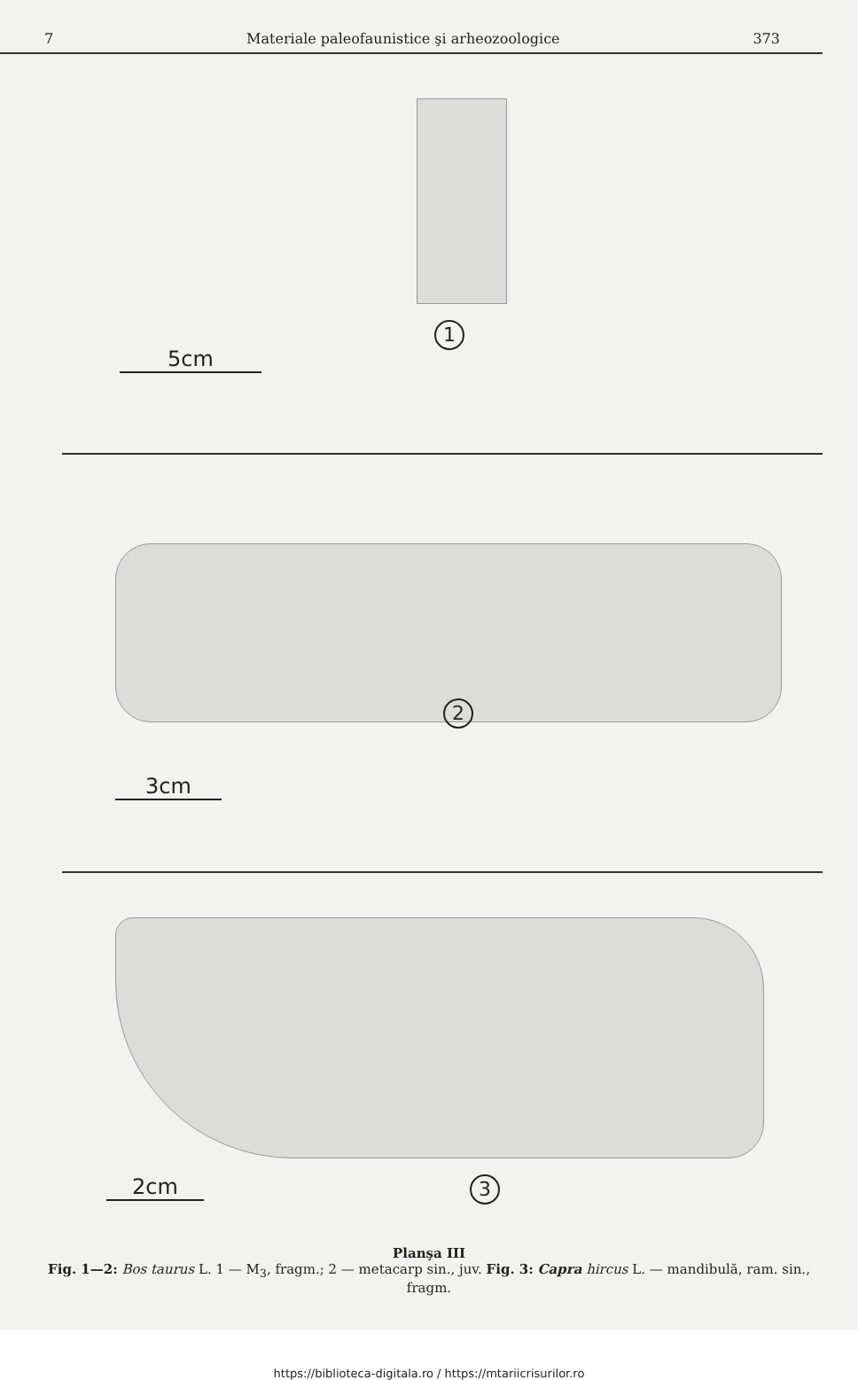7 Materiale paleofaunistice şi arheozoologice 373
1
5cm
2
3cm
3
2cm
Planşa III
Fig. 1—2: Bos taurus L. 1 — M<sub>3</sub>, fragm.; 2 — metacarp sin., juv. Fig. 3: Capra hircus L. — mandibulă, ram. sin., fragm.
https://biblioteca-digitala.ro / https://mtariicrisurilor.ro